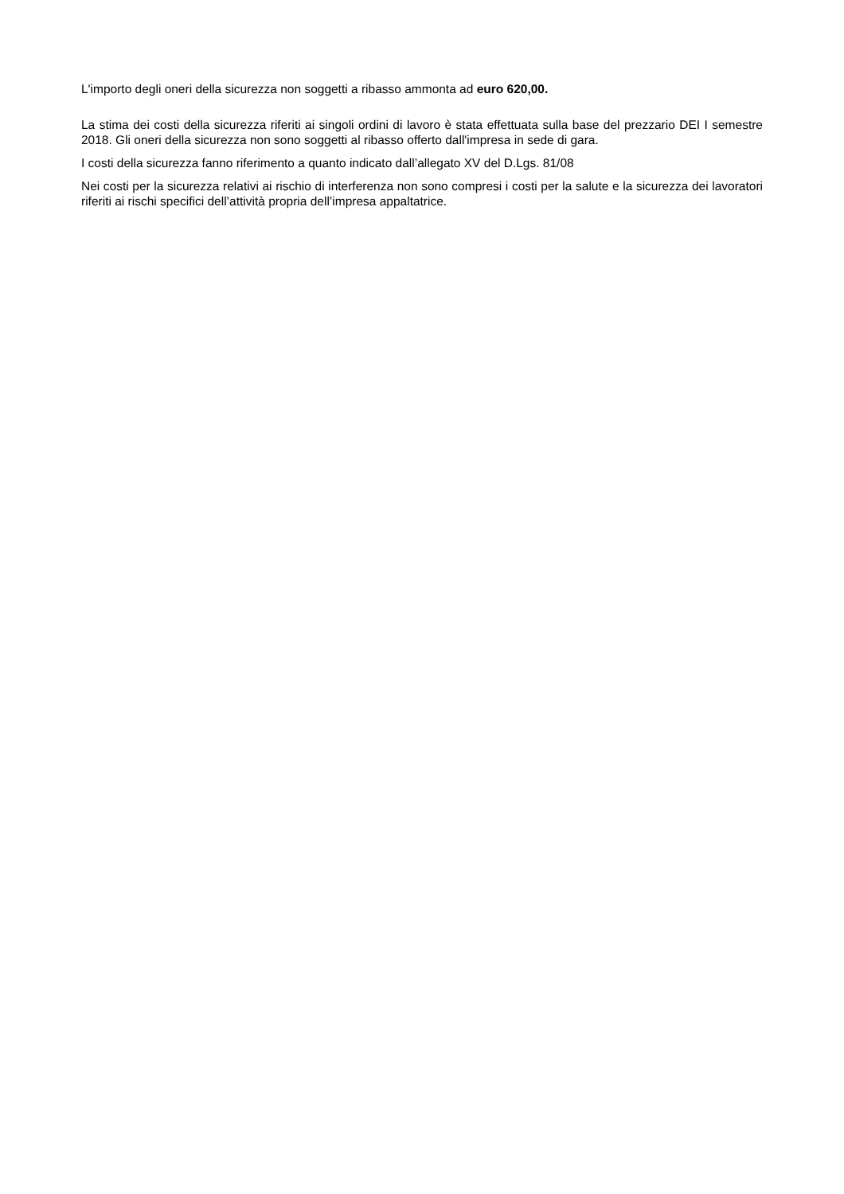L'importo degli oneri della sicurezza non soggetti a ribasso ammonta ad euro 620,00.
La stima dei costi della sicurezza riferiti ai singoli ordini di lavoro è stata effettuata sulla base del prezzario DEI I semestre 2018. Gli oneri della sicurezza non sono soggetti al ribasso offerto dall'impresa in sede di gara.
I costi della sicurezza fanno riferimento a quanto indicato dall’allegato XV del D.Lgs. 81/08
Nei costi per la sicurezza relativi ai rischio di interferenza non sono compresi i costi per la salute e la sicurezza dei lavoratori riferiti ai rischi specifici dell’attività propria dell’impresa appaltatrice.